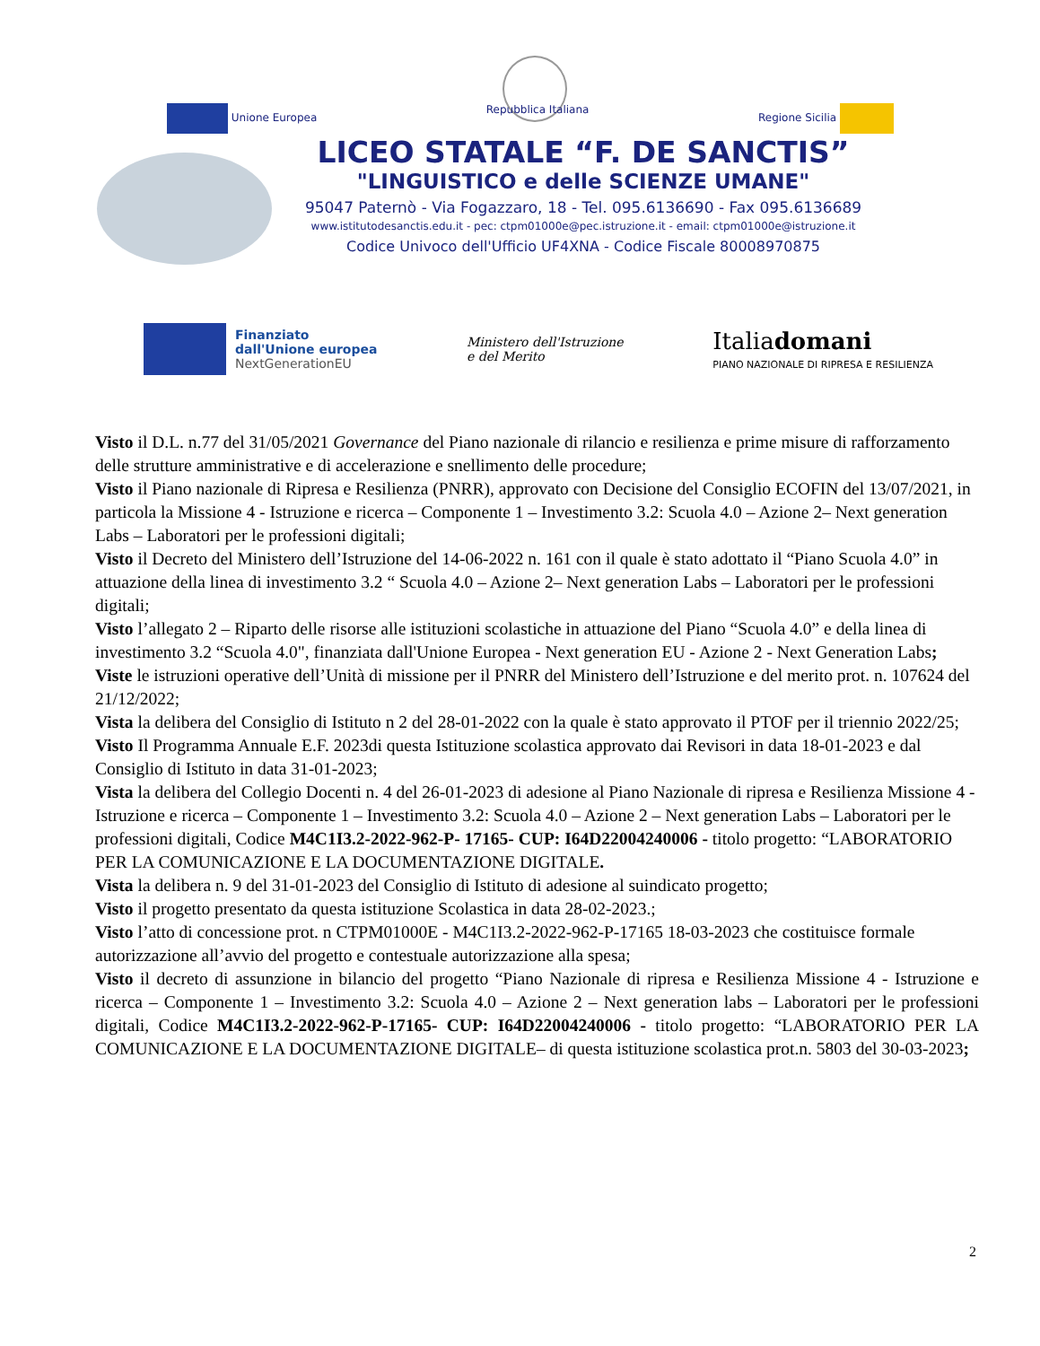Unione Europea Repubblica Italiana Regione Sicilia
LICEO STATALE “F. DE SANCTIS”
"LINGUISTICO e delle SCIENZE UMANE"
95047 Paternò - Via Fogazzaro, 18 - Tel. 095.6136690 - Fax 095.6136689
www.istitutodesanctis.edu.it - pec: ctpm01000e@pec.istruzione.it - email: ctpm01000e@istruzione.it
Codice Univoco dell'Ufficio UF4XNA - Codice Fiscale 80008970875
Finanziato
dall'Unione europea
NextGenerationEU
Ministero dell'Istruzione
e del Merito
Italiadomani
PIANO NAZIONALE DI RIPRESA E RESILIENZA
Visto il D.L. n.77 del 31/05/2021 Governance del Piano nazionale di rilancio e resilienza e prime misure di rafforzamento delle strutture amministrative e di accelerazione e snellimento delle procedure;
Visto il Piano nazionale di Ripresa e Resilienza (PNRR), approvato con Decisione del Consiglio ECOFIN del 13/07/2021, in particola la Missione 4 - Istruzione e ricerca – Componente 1 – Investimento 3.2: Scuola 4.0 – Azione 2– Next generation Labs – Laboratori per le professioni digitali;
Visto il Decreto del Ministero dell’Istruzione del 14-06-2022 n. 161 con il quale è stato adottato il “Piano Scuola 4.0” in attuazione della linea di investimento 3.2 “ Scuola 4.0 – Azione 2– Next generation Labs – Laboratori per le professioni digitali;
Visto l’allegato 2 – Riparto delle risorse alle istituzioni scolastiche in attuazione del Piano “Scuola 4.0” e della linea di investimento 3.2 “Scuola 4.0", finanziata dall'Unione Europea - Next generation EU - Azione 2 - Next Generation Labs;
Viste le istruzioni operative dell’Unità di missione per il PNRR del Ministero dell’Istruzione e del merito prot. n. 107624 del 21/12/2022;
Vista la delibera del Consiglio di Istituto n 2 del 28-01-2022 con la quale è stato approvato il PTOF per il triennio 2022/25;
Visto Il Programma Annuale E.F. 2023di questa Istituzione scolastica approvato dai Revisori in data 18-01-2023 e dal Consiglio di Istituto in data 31-01-2023;
Vista la delibera del Collegio Docenti n. 4 del 26-01-2023 di adesione al Piano Nazionale di ripresa e Resilienza Missione 4 - Istruzione e ricerca – Componente 1 – Investimento 3.2: Scuola 4.0 – Azione 2 – Next generation Labs – Laboratori per le professioni digitali, Codice M4C1I3.2-2022-962-P- 17165- CUP: I64D22004240006 - titolo progetto: “LABORATORIO PER LA COMUNICAZIONE E LA DOCUMENTAZIONE DIGITALE.
Vista la delibera n. 9 del 31-01-2023 del Consiglio di Istituto di adesione al suindicato progetto;
Visto il progetto presentato da questa istituzione Scolastica in data 28-02-2023.;
Visto l’atto di concessione prot. n CTPM01000E - M4C1I3.2-2022-962-P-17165 18-03-2023 che costituisce formale autorizzazione all’avvio del progetto e contestuale autorizzazione alla spesa;
Visto il decreto di assunzione in bilancio del progetto “Piano Nazionale di ripresa e Resilienza Missione 4 - Istruzione e ricerca – Componente 1 – Investimento 3.2: Scuola 4.0 – Azione 2 – Next generation labs – Laboratori per le professioni digitali, Codice M4C1I3.2-2022-962-P-17165- CUP: I64D22004240006 - titolo progetto: “LABORATORIO PER LA COMUNICAZIONE E LA DOCUMENTAZIONE DIGITALE– di questa istituzione scolastica prot.n. 5803 del 30-03-2023;
2